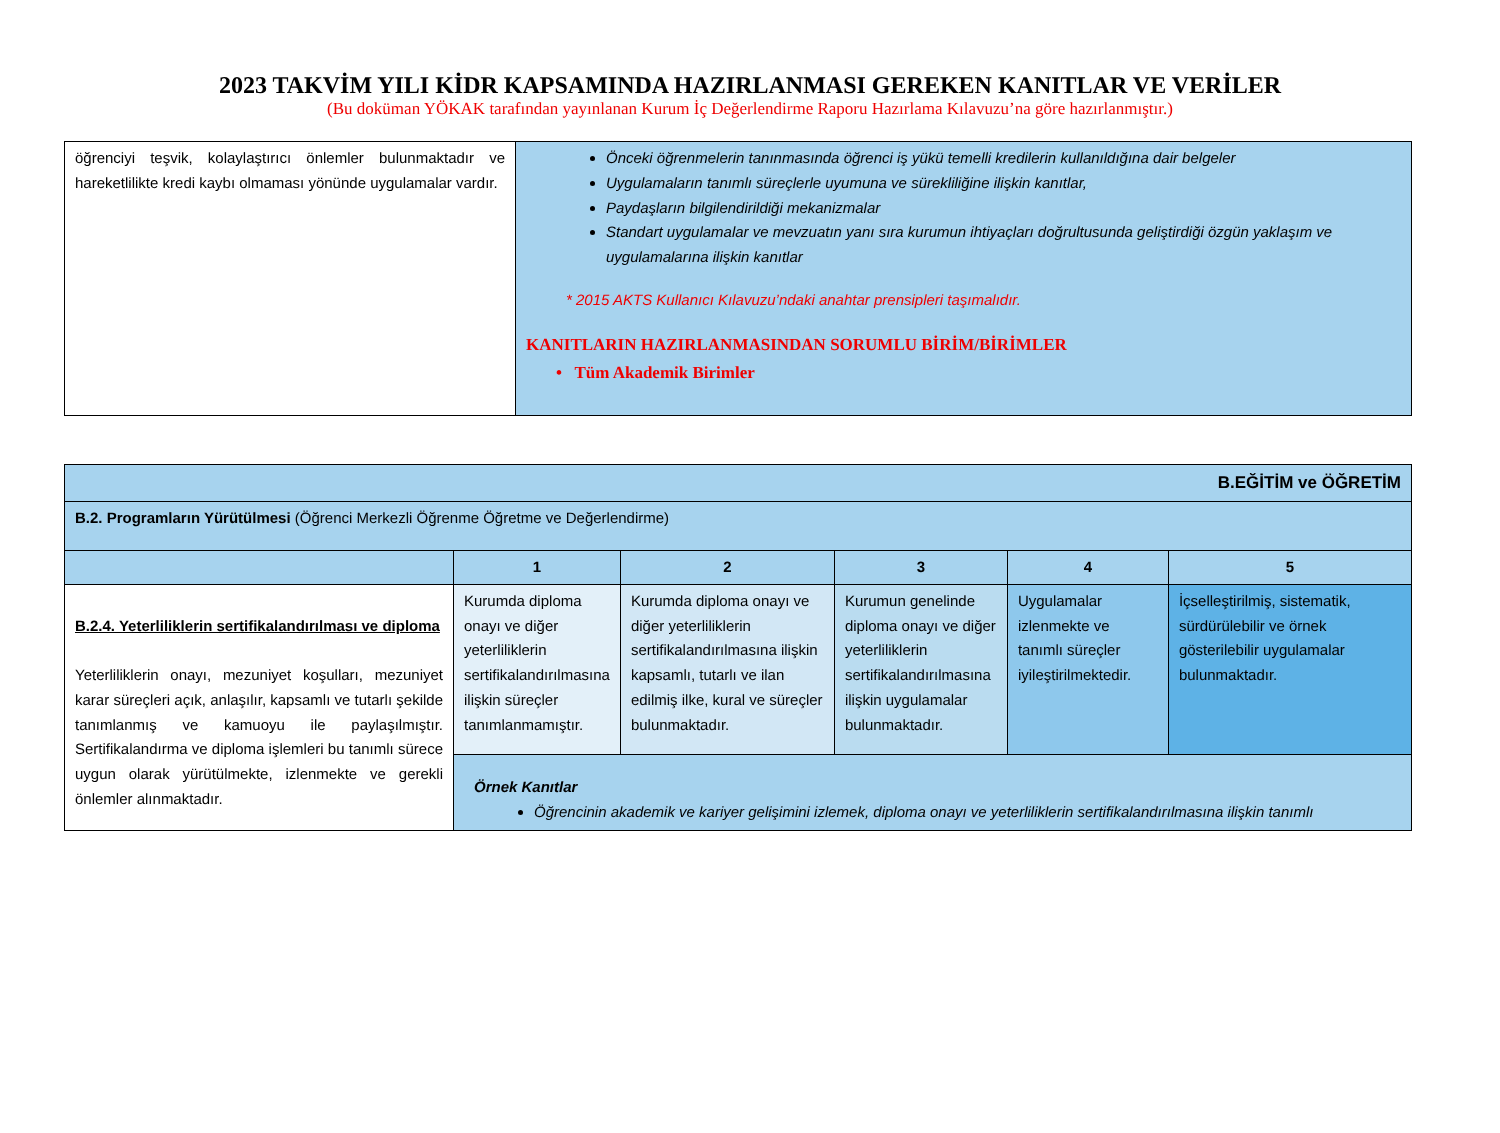2023 TAKVİM YILI KİDR KAPSAMINDA HAZIRLANMASI GEREKEN KANITLAR VE VERİLER
(Bu doküman YÖKAK tarafından yayınlanan Kurum İç Değerlendirme Raporu Hazırlama Kılavuzu’na göre hazırlanmıştır.)
| öğrenciyi teşvik, kolaylaştırıcı önlemler bulunmaktadır ve hareketlilikte kredi kaybı olmaması yönünde uygulamalar vardır. | Önceki öğrenmelerin tanınmasında öğrenci iş yükü temelli kredilerin kullanıldığına dair belgeler Uygulamaların tanımlı süreçlerle uyumuna ve sürekliliğine ilişkin kanıtlar, Paydaşların bilgilendirildiği mekanizmalar Standart uygulamalar ve mevzuatın yanı sıra kurumun ihtiyaçları doğrultusunda geliştirdiği özgün yaklaşım ve uygulamalarına ilişkin kanıtlar * 2015 AKTS Kullanıcı Kılavuzu’ndaki anahtar prensipleri taşımalıdır. KANITLARIN HAZIRLANMASINDAN SORUMLU BİRİM/BİRİMLER • Tüm Akademik Birimler |
| B.EĞİTİM ve ÖĞRETİM | | | | | |
| B.2. Programların Yürütülmesi (Öğrenci Merkezli Öğrenme Öğretme ve Değerlendirme) | | | | | |
| | 1 | 2 | 3 | 4 | 5 |
| B.2.4. Yeterliliklerin sertifikalandırılması ve diploma Yeterliliklerin onayı, mezuniyet koşulları, mezuniyet karar süreçleri açık, anlaşılır, kapsamlı ve tutarlı şekilde tanımlanmış ve kamuoyu ile paylaşılmıştır. Sertifikalandırma ve diploma işlemleri bu tanımlı sürece uygun olarak yürütülmekte, izlenmekte ve gerekli önlemler alınmaktadır. | Kurumda diploma onayı ve diğer yeterliliklerin sertifikalandırılmasına ilişkin süreçler tanımlanmamıştır. | Kurumda diploma onayı ve diğer yeterliliklerin sertifikalandırılmasına ilişkin kapsamlı, tutarlı ve ilan edilmiş ilke, kural ve süreçler bulunmaktadır. | Kurumun genelinde diploma onayı ve diğer yeterliliklerin sertifikalandırılmasına ilişkin uygulamalar bulunmaktadır. | Uygulamalar izlenmekte ve tanımlı süreçler iyileştirilmektedir. | İçselleştirilmiş, sistematik, sürdürülebilir ve örnek gösterilebilir uygulamalar bulunmaktadır. |
| | Örnek Kanıtlar Öğrencinin akademik ve kariyer gelişimini izlemek, diploma onayı ve yeterliliklerin sertifikalandırılmasına ilişkin tanımlı | | | | |